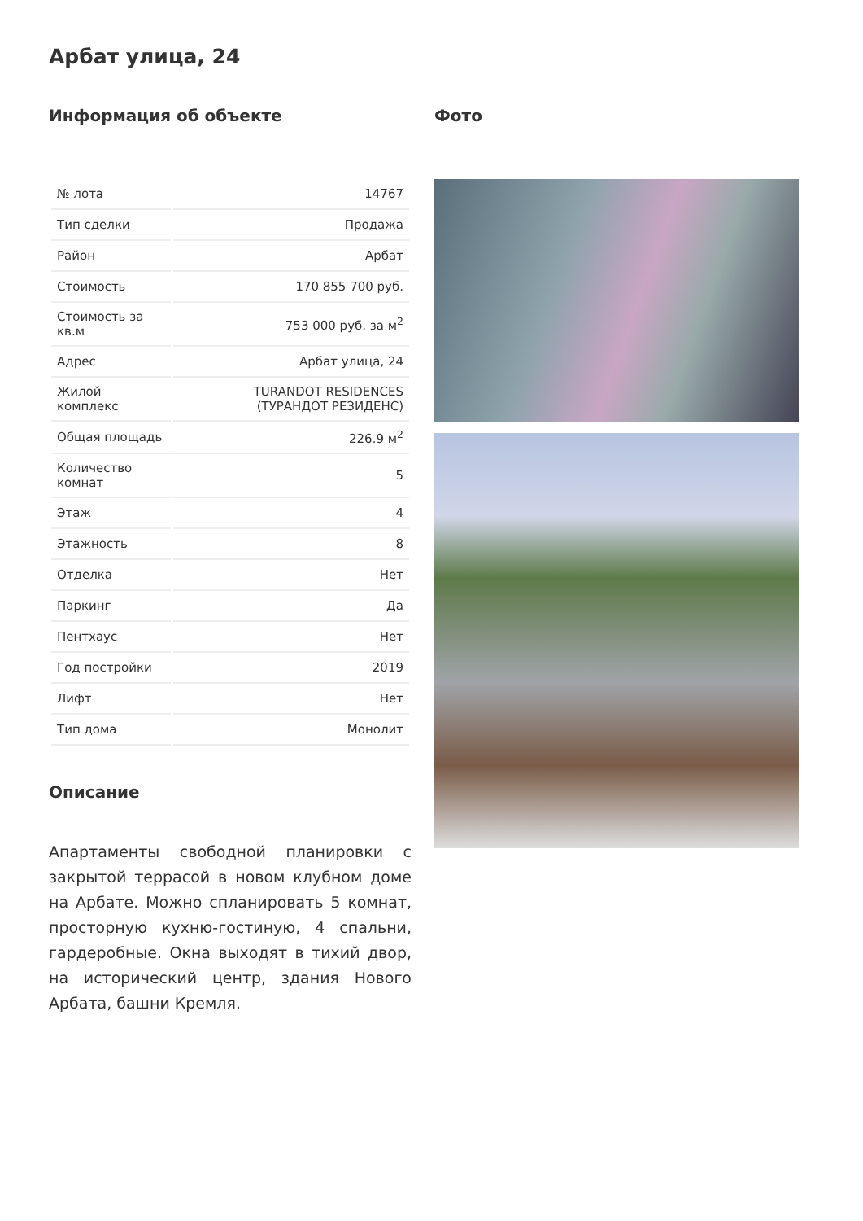Арбат улица, 24
Информация об объекте
| № лота | 14767 |
| Тип сделки | Продажа |
| Район | Арбат |
| Стоимость | 170 855 700 руб. |
| Стоимость за кв.м | 753 000 руб. за м<sup>2</sup> |
| Адрес | Арбат улица, 24 |
| Жилой комплекс | TURANDOT RESIDENCES (ТУРАНДОТ РЕЗИДЕНС) |
| Общая площадь | 226.9 м<sup>2</sup> |
| Количество комнат | 5 |
| Этаж | 4 |
| Этажность | 8 |
| Отделка | Нет |
| Паркинг | Да |
| Пентхаус | Нет |
| Год постройки | 2019 |
| Лифт | Нет |
| Тип дома | Монолит |
Описание
Апартаменты свободной планировки с закрытой террасой в новом клубном доме на Арбате. Можно спланировать 5 комнат, просторную кухню-гостиную, 4 спальни, гардеробные. Окна выходят в тихий двор, на исторический центр, здания Нового Арбата, башни Кремля.
Фото